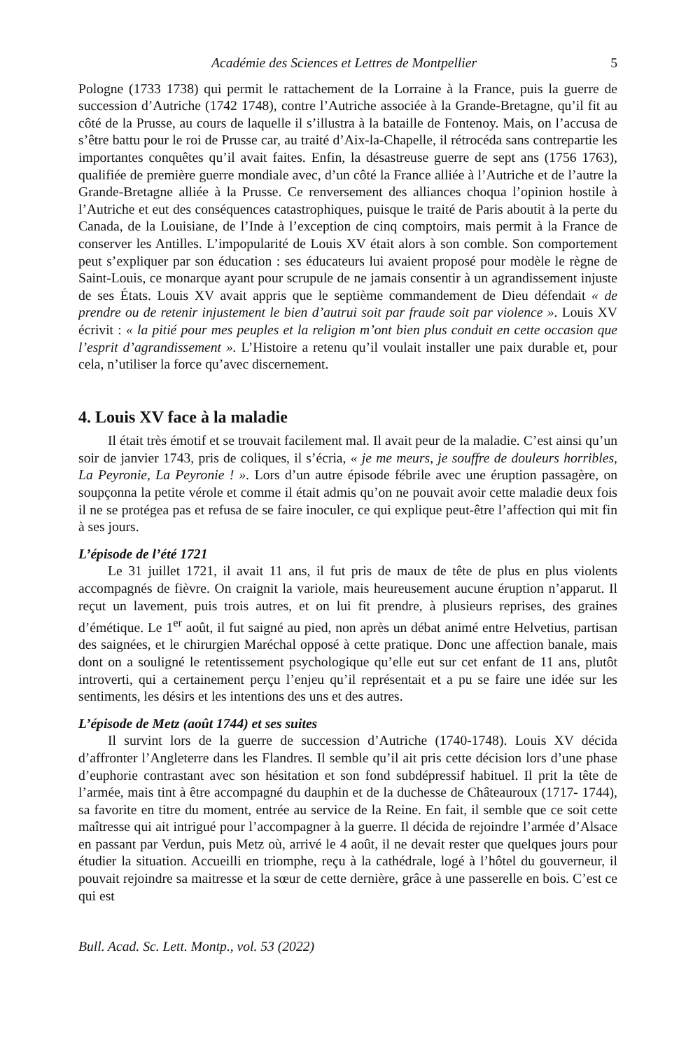Académie des Sciences et Lettres de Montpellier 5
Pologne (1733 1738) qui permit le rattachement de la Lorraine à la France, puis la guerre de succession d’Autriche (1742 1748), contre l’Autriche associée à la Grande-Bretagne, qu’il fit au côté de la Prusse, au cours de laquelle il s’illustra à la bataille de Fontenoy. Mais, on l’accusa de s’être battu pour le roi de Prusse car, au traité d’Aix-la-Chapelle, il rétrocéda sans contrepartie les importantes conquêtes qu’il avait faites. Enfin, la désastreuse guerre de sept ans (1756 1763), qualifiée de première guerre mondiale avec, d’un côté la France alliée à l’Autriche et de l’autre la Grande-Bretagne alliée à la Prusse. Ce renversement des alliances choqua l’opinion hostile à l’Autriche et eut des conséquences catastrophiques, puisque le traité de Paris aboutit à la perte du Canada, de la Louisiane, de l’Inde à l’exception de cinq comptoirs, mais permit à la France de conserver les Antilles. L’impopularité de Louis XV était alors à son comble. Son comportement peut s’expliquer par son éducation : ses éducateurs lui avaient proposé pour modèle le règne de Saint-Louis, ce monarque ayant pour scrupule de ne jamais consentir à un agrandissement injuste de ses États. Louis XV avait appris que le septième commandement de Dieu défendait « de prendre ou de retenir injustement le bien d’autrui soit par fraude soit par violence ». Louis XV écrivit : « la pitié pour mes peuples et la religion m’ont bien plus conduit en cette occasion que l’esprit d’agrandissement ». L’Histoire a retenu qu’il voulait installer une paix durable et, pour cela, n’utiliser la force qu’avec discernement.
4. Louis XV face à la maladie
Il était très émotif et se trouvait facilement mal. Il avait peur de la maladie. C’est ainsi qu’un soir de janvier 1743, pris de coliques, il s’écria, « je me meurs, je souffre de douleurs horribles, La Peyronie, La Peyronie ! ». Lors d’un autre épisode fébrile avec une éruption passagère, on soupçonna la petite vérole et comme il était admis qu’on ne pouvait avoir cette maladie deux fois il ne se protégea pas et refusa de se faire inoculer, ce qui explique peut-être l’affection qui mit fin à ses jours.
L’épisode de l’été 1721
Le 31 juillet 1721, il avait 11 ans, il fut pris de maux de tête de plus en plus violents accompagnés de fièvre. On craignit la variole, mais heureusement aucune éruption n’apparut. Il reçut un lavement, puis trois autres, et on lui fit prendre, à plusieurs reprises, des graines d’émétique. Le 1<sup>er</sup> août, il fut saigné au pied, non après un débat animé entre Helvetius, partisan des saignées, et le chirurgien Maréchal opposé à cette pratique. Donc une affection banale, mais dont on a souligné le retentissement psychologique qu’elle eut sur cet enfant de 11 ans, plutôt introverti, qui a certainement perçu l’enjeu qu’il représentait et a pu se faire une idée sur les sentiments, les désirs et les intentions des uns et des autres.
L’épisode de Metz (août 1744) et ses suites
Il survint lors de la guerre de succession d’Autriche (1740-1748). Louis XV décida d’affronter l’Angleterre dans les Flandres. Il semble qu’il ait pris cette décision lors d’une phase d’euphorie contrastant avec son hésitation et son fond subdépressif habituel. Il prit la tête de l’armée, mais tint à être accompagné du dauphin et de la duchesse de Châteauroux (1717- 1744), sa favorite en titre du moment, entrée au service de la Reine. En fait, il semble que ce soit cette maîtresse qui ait intrigué pour l’accompagner à la guerre. Il décida de rejoindre l’armée d’Alsace en passant par Verdun, puis Metz où, arrivé le 4 août, il ne devait rester que quelques jours pour étudier la situation. Accueilli en triomphe, reçu à la cathédrale, logé à l’hôtel du gouverneur, il pouvait rejoindre sa maitresse et la sœur de cette dernière, grâce à une passerelle en bois. C’est ce qui est
Bull. Acad. Sc. Lett. Montp., vol. 53 (2022)